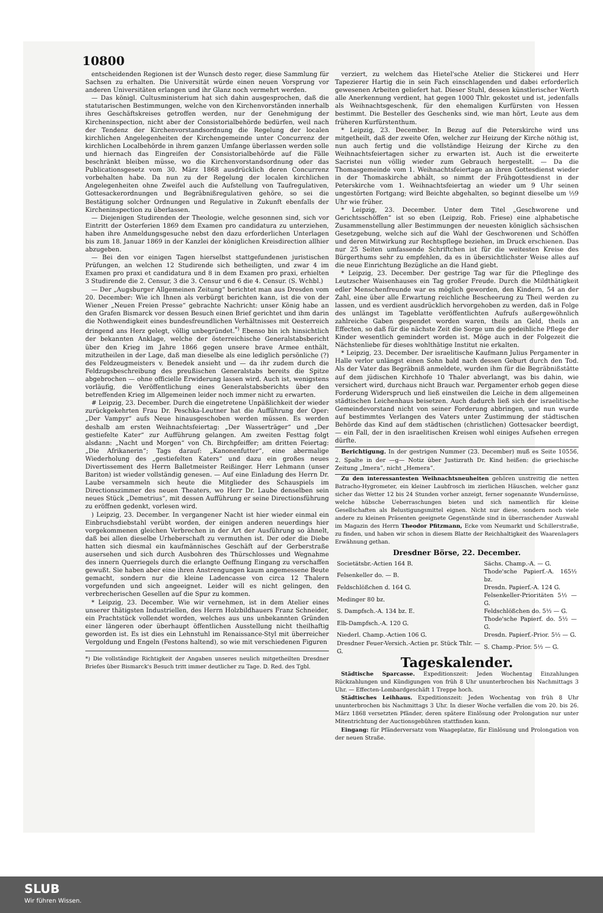10800
entscheidenden Regionen ist der Wunsch desto reger, diese Sammlung für Sachsen zu erhalten. Die Universität würde einen neuen Vorsprung vor anderen Universitäten erlangen und ihr Glanz noch vermehrt werden.
— Das königl. Cultusministerium hat sich dahin ausgesprochen, daß die statutarischen Bestimmungen, welche von den Kirchenvorständen innerhalb ihres Geschäftskreises getroffen werden, nur der Genehmigung der Kircheninspection, nicht aber der Consistorialbehörde bedürfen, weil nach der Tendenz der Kirchenvorstandsordnung die Regelung der localen kirchlichen Angelegenheiten der Kirchengemeinde unter Concurrenz der kirchlichen Localbehörde in ihrem ganzen Umfange überlassen werden solle und hiernach das Eingreifen der Consistorialbehörde auf die Fälle beschränkt bleiben müsse, wo die Kirchenvorstandsordnung oder das Publicationsgesetz vom 30. März 1868 ausdrücklich deren Concurrenz vorbehalten habe. Da nun zu der Regelung der localen kirchlichen Angelegenheiten ohne Zweifel auch die Aufstellung von Taufregulativen, Gottesackerordnungen und Begräbnißregulativen gehöre, so sei die Bestätigung solcher Ordnungen und Regulative in Zukunft ebenfalls der Kircheninspection zu überlassen.
— Diejenigen Studirenden der Theologie, welche gesonnen sind, sich vor Eintritt der Osterferien 1869 dem Examen pro candidatura zu unterziehen, haben ihre Anmeldungsgesuche nebst den dazu erforderlichen Unterlagen bis zum 18. Januar 1869 in der Kanzlei der königlichen Kreisdirection allhier abzugeben.
— Bei den vor einigen Tagen hierselbst stattgefundenen juristischen Prüfungen, an welchen 12 Studirende sich betheiligten, und zwar 4 im Examen pro praxi et candidatura und 8 in dem Examen pro praxi, erhielten 3 Studirende die 2. Censur, 3 die 3. Censur und 6 die 4. Censur. (S. Wchbl.)
— Der „Augsburger Allgemeinen Zeitung“ berichtet man aus Dresden vom 20. December: Wie ich Ihnen als verbürgt berichten kann, ist die von der Wiener „Neuen Freien Presse“ gebrachte Nachricht: unser König habe an den Grafen Bismarck vor dessen Besuch einen Brief gerichtet und ihm darin die Nothwendigkeit eines bundesfreundlichen Verhältnisses mit Oesterreich dringend ans Herz gelegt, völlig unbegründet.<sup>*)</sup> Ebenso bin ich hinsichtlich der bekannten Anklage, welche der österreichische Generalstabsbericht über den Krieg im Jahre 1866 gegen unsere brave Armee enthält, mitzutheilen in der Lage, daß man dieselbe als eine lediglich persönliche (?) des Feldzeugmeisters v. Benedek ansieht und — da ihr zudem durch die Feldzugsbeschreibung des preußischen Generalstabs bereits die Spitze abgebrochen — ohne officielle Erwiderung lassen wird. Auch ist, wenigstens vorläufig, die Veröffentlichung eines Generalstabsberichts über den betreffenden Krieg im Allgemeinen leider noch immer nicht zu erwarten.
# Leipzig, 23. December. Durch die eingetretene Unpäßlichkeit der wieder zurückgekehrten Frau Dr. Peschka-Leutner hat die Aufführung der Oper: „Der Vampyr“ aufs Neue hinausgeschoben werden müssen. Es werden deshalb am ersten Weihnachtsfeiertag: „Der Wasserträger“ und „Der gestiefelte Kater“ zur Aufführung gelangen. Am zweiten Festtag folgt alsdann: „Nacht und Morgen“ von Ch. Birchpfeiffer; am dritten Feiertag: „Die Afrikanerin“; Tags darauf: „Kanonenfutter“, eine abermalige Wiederholung des „gestiefelten Katers“ und dazu ein großes neues Divertissement des Herrn Balletmeister Reißinger. Herr Lehmann (unser Bariton) ist wieder vollständig genesen. — Auf eine Einladung des Herrn Dr. Laube versammeln sich heute die Mitglieder des Schauspiels im Directionszimmer des neuen Theaters, wo Herr Dr. Laube denselben sein neues Stück „Demetrius“, mit dessen Aufführung er seine Directionsführung zu eröffnen gedenkt, vorlesen wird.
) Leipzig, 23. December. In vergangener Nacht ist hier wieder einmal ein Einbruchsdiebstahl verübt worden, der einigen anderen neuerdings hier vorgekommenen gleichen Verbrechen in der Art der Ausführung so ähnelt, daß bei allen dieselbe Urheberschaft zu vermuthen ist. Der oder die Diebe hatten sich diesmal ein kaufmännisches Geschäft auf der Gerberstraße ausersehen und sich durch Ausbohren des Thürschlosses und Wegnahme des innern Querriegels durch die erlangte Oeffnung Eingang zu verschaffen gewußt. Sie haben aber eine ihren Anstrengungen kaum angemessene Beute gemacht, sondern nur die kleine Ladencasse von circa 12 Thalern vorgefunden und sich angeeignet. Leider will es nicht gelingen, den verbrecherischen Gesellen auf die Spur zu kommen.
* Leipzig, 23. December. Wie wir vernehmen, ist in dem Atelier eines unserer thätigsten Industriellen, des Herrn Holzbildhauers Franz Schneider, ein Prachtstück vollendet worden, welches aus uns unbekannten Gründen einer längeren oder überhaupt öffentlichen Ausstellung nicht theilhaftig geworden ist. Es ist dies ein Lehnstuhl im Renaissance-Styl mit überreicher Vergoldung und Engeln (Festons haltend), so wie mit verschiedenen Figuren
*) Die vollständige Richtigkeit der Angaben unseres neulich mitgetheilten Dresdner Briefes über Bismarck's Besuch tritt immer deutlicher zu Tage. D. Red. des Tgbl.
verziert, zu welchem das Hietel'sche Atelier die Stickerei und Herr Tapezierer Hartig die in sein Fach einschlagenden und dabei erforderlich gewesenen Arbeiten geliefert hat. Dieser Stuhl, dessen künstlerischer Werth alle Anerkennung verdient, hat gegen 1000 Thlr. gekostet und ist, jedenfalls als Weihnachtsgeschenk, für den ehemaligen Kurfürsten von Hessen bestimmt. Die Besteller des Geschenks sind, wie man hört, Leute aus dem früheren Kurfürstenthum.
* Leipzig, 23. December. In Bezug auf die Peterskirche wird uns mitgetheilt, daß der zweite Ofen, welcher zur Heizung der Kirche nöthig ist, nun auch fertig und die vollständige Heizung der Kirche zu den Weihnachtsfeiertagen sicher zu erwarten ist. Auch ist die erweiterte Sacristei nun völlig wieder zum Gebrauch hergestellt. — Da die Thomasgemeinde vom 1. Weihnachtsfeiertage an ihren Gottesdienst wieder in der Thomaskirche abhält, so nimmt der Frühgottesdienst in der Peterskirche vom 1. Weihnachtsfeiertag an wieder um 9 Uhr seinen ungestörten Fortgang; wird Beichte abgehalten, so beginnt dieselbe um ½9 Uhr wie früher.
* Leipzig, 23. December. Unter dem Titel „Geschworene und Gerichtsschöffen“ ist so eben (Leipzig, Rob. Friese) eine alphabetische Zusammenstellung aller Bestimmungen der neuesten königlich sächsischen Gesetzgebung, welche sich auf die Wahl der Geschworenen und Schöffen und deren Mitwirkung zur Rechtspflege beziehen, im Druck erschienen. Das nur 25 Seiten umfassende Schriftchen ist für die weitesten Kreise des Bürgerthums sehr zu empfehlen, da es in übersichtlichster Weise alles auf die neue Einrichtung Bezügliche an die Hand giebt.
* Leipzig, 23. December. Der gestrige Tag war für die Pfleglinge des Leutzscher Waisenhauses ein Tag großer Freude. Durch die Mildthätigkeit edler Menschenfreunde war es möglich geworden, den Kindern, 54 an der Zahl, eine über alle Erwartung reichliche Bescheerung zu Theil werden zu lassen, und es verdient ausdrücklich hervorgehoben zu werden, daß in Folge des unlängst im Tageblatte veröffentlichten Aufrufs außergewöhnlich zahlreiche Gaben gespendet worden waren, theils an Geld, theils an Effecten, so daß für die nächste Zeit die Sorge um die gedeihliche Pflege der Kinder wesentlich gemindert worden ist. Möge auch in der Folgezeit die Nächstenliebe für dieses wohlthätige Institut nie erkalten.
* Leipzig, 23. December. Der israelitische Kaufmann Julius Pergamenter in Halle verlor unlängst einen Sohn bald nach dessen Geburt durch den Tod. Als der Vater das Begräbniß anmeldete, wurden ihm für die Begräbnißstätte auf dem jüdischen Kirchhofe 10 Thaler abverlangt, was bis dahin, wie versichert wird, durchaus nicht Brauch war. Pergamenter erhob gegen diese Forderung Widerspruch und ließ einstweilen die Leiche in dem allgemeinen städtischen Leichenhaus beisetzen. Auch dadurch ließ sich der israelitische Gemeindevorstand nicht von seiner Forderung abbringen, und nun wurde auf bestimmtes Verlangen des Vaters unter Zustimmung der städtischen Behörde das Kind auf dem städtischen (christlichen) Gottesacker beerdigt, — ein Fall, der in den israelitischen Kreisen wohl einiges Aufsehen erregen dürfte.
Berichtigung. In der gestrigen Nummer (23. December) muß es Seite 10556, 2. Spalte in der —g— Notiz über Justizrath Dr. Kind heißen: die griechische Zeitung „Imera“, nicht „Hemera“.
Zu den interessantesten Weihnachtsneuheiten gehören unstreitig die netten Batracho-Hygrometer, ein kleiner Laubfrosch im zierlichen Häuschen, welcher ganz sicher das Wetter 12 bis 24 Stunden vorher anzeigt, ferner sogenannte Wundernüsse, welche hübsche Ueberraschungen bieten und sich namentlich für kleine Gesellschaften als Belustigungsmittel eignen. Nicht nur diese, sondern noch viele andere zu kleinen Präsenten geeignete Gegenstände sind in überraschender Auswahl im Magazin des Herrn Theodor Pfitzmann, Ecke vom Neumarkt und Schillerstraße, zu finden, und haben wir schon in diesem Blatte der Reichhaltigkeit des Waarenlagers Erwähnung gethan.
Dresdner Börse, 22. December.
| Societätsbr.-Actien 164 B. | Sächs. Champ.-A. — G. |
| Felsenkeller do. — B. | Thode'sche Papierf.-A. 165½ bz. |
| Feldschlößchen d. 164 G. | Dresdn. Papierf.-A. 124 G. |
| Medinger 80 bz. | Felsenkeller-Prioritäten 5½ — G. |
| S. Dampfsch.-A. 134 bz. E. | Feldschlößchen do. 5½ — G. |
| Elb-Dampfsch.-A. 120 G. | Thode'sche Papierf. do. 5½ — G. |
| Niederl. Champ.-Actien 106 G. | Dresdn. Papierf.-Prior. 5½ — G. |
| Dresdner Feuer-Versich.-Actien pr. Stück Thlr. — G. | S. Champ.-Prior. 5½ — G. |
Tageskalender.
Städtische Sparcasse. Expeditionszeit: Jeden Wochentag Einzahlungen Rückzahlungen und Kündigungen von früh 8 Uhr ununterbrochen bis Nachmittags 3 Uhr. — Effecten-Lombardgeschäft 1 Treppe hoch.
Städtisches Leihhaus. Expeditionszeit: Jeden Wochentag von früh 8 Uhr ununterbrochen bis Nachmittags 3 Uhr. In dieser Woche verfallen die vom 20. bis 26. März 1868 versetzten Pfänder, deren spätere Einlösung oder Prolongation nur unter Mitentrichtung der Auctionsgebühren stattfinden kann.
Eingang: für Pfänderversatz vom Waageplatze, für Einlösung und Prolongation von der neuen Straße.
SLUB
Wir führen Wissen.